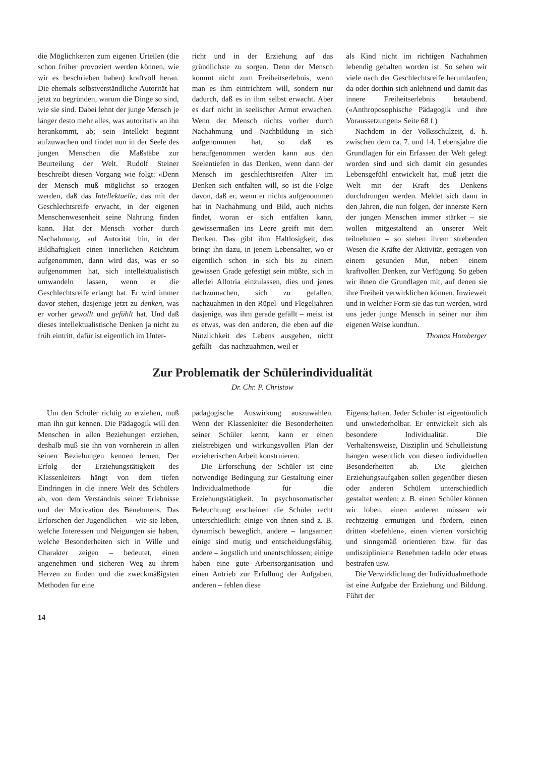die Möglichkeiten zum eigenen Urteilen (die schon früher provoziert werden können, wie wir es beschrieben haben) kraftvoll heran. Die ehemals selbstverständliche Autorität hat jetzt zu begründen, warum die Dinge so sind, wie sie sind. Dabei lehnt der junge Mensch je länger desto mehr alles, was autoritativ an ihn herankommt, ab; sein Intellekt beginnt aufzuwachen und findet nun in der Seele des jungen Menschen die Maßstäbe zur Beurteilung der Welt. Rudolf Steiner beschreibt diesen Vorgang wie folgt: «Denn der Mensch muß möglichst so erzogen werden, daß das Intellektuelle, das mit der Geschlechtsreife erwacht, in der eigenen Menschenwesenheit seine Nahrung finden kann. Hat der Mensch vorher durch Nachahmung, auf Autorität hin, in der Bildhaftigkeit einen innerlichen Reichtum aufgenommen, dann wird das, was er so aufgenommen hat, sich intellektualistisch umwandeln lassen, wenn er die Geschlechtsreife erlangt hat. Er wird immer davor stehen, dasjenige jetzt zu denken, was er vorher gewollt und gefühlt hat. Und daß dieses intellektualistische Denken ja nicht zu früh eintritt, dafür ist eigentlich im Unter-
richt und in der Erziehung auf das gründlichste zu sorgen. Denn der Mensch kommt nicht zum Freiheitserlebnis, wenn man es ihm eintrichtern will, sondern nur dadurch, daß es in ihm selbst erwacht. Aber es darf nicht in seelischer Armut erwachen. Wenn der Mensch nichts vorher durch Nachahmung und Nachbildung in sich aufgenommen hat, so daß es heraufgenommen werden kann aus den Seelentiefen in das Denken, wenn dann der Mensch im geschlechtsreifen Alter im Denken sich entfalten will, so ist die Folge davon, daß er, wenn er nichts aufgenommen hat in Nachahmung und Bild, auch nichts findet, woran er sich entfalten kann, gewissermaßen ins Leere greift mit dem Denken. Das gibt ihm Haltlosigkeit, das bringt ihn dazu, in jenem Lebensalter, wo er eigentlich schon in sich bis zu einem gewissen Grade gefestigt sein müßte, sich in allerlei Allotria einzulassen, dies und jenes nachzumachen, sich zu gefallen, nachzuahmen in den Rüpel- und Flegeljahren dasjenige, was ihm gerade gefällt – meist ist es etwas, was den anderen, die eben auf die Nützlichkeit des Lebens ausgehen, nicht gefällt – das nachzuahmen, weil er
als Kind nicht im richtigen Nachahmen lebendig gehalten worden ist. So sehen wir viele nach der Geschlechtsreife herumlaufen, da oder dorthin sich anlehnend und damit das innere Freiheitserlebnis betäubend. («Anthroposophische Pädagogik und ihre Voraussetzungen» Seite 68 f.)
Nachdem in der Volksschulzeit, d. h. zwischen dem ca. 7. und 14. Lebensjahre die Grundlagen für ein Erfassen der Welt gelegt worden sind und sich damit ein gesundes Lebensgefühl entwickelt hat, muß jetzt die Welt mit der Kraft des Denkens durchdrungen werden. Meldet sich dann in den Jahren, die nun folgen, der innerste Kern der jungen Menschen immer stärker – sie wollen mitgestaltend an unserer Welt teilnehmen – so stehen ihrem strebenden Wesen die Kräfte der Aktivität, getragen von einem gesunden Mut, neben einem kraftvollen Denken, zur Verfügung. So geben wir ihnen die Grundlagen mit, auf denen sie ihre Freiheit verwirklichen können. Inwieweit und in welcher Form sie das tun werden, wird uns jeder junge Mensch in seiner nur ihm eigenen Weise kundtun. Thomas Homberger
Zur Problematik der Schülerindividualität
Dr. Chr. P. Christow
Um den Schüler richtig zu erziehen, muß man ihn gut kennen. Die Pädagogik will den Menschen in allen Beziehungen erziehen, deshalb muß sie ihn von vornherein in allen seinen Beziehungen kennen lernen. Der Erfolg der Erziehungstätigkeit des Klassenleiters hängt von dem tiefen Eindringen in die innere Welt des Schülers ab, von dem Verständnis seiner Erlebnisse und der Motivation des Benehmens. Das Erforschen der Jugendlichen – wie sie leben, welche Interessen und Neigungen sie haben, welche Besonderheiten sich in Wille und Charakter zeigen – bedeutet, einen angenehmen und sicheren Weg zu ihrem Herzen zu finden und die zweckmäßigsten Methoden für eine
pädagogische Auswirkung auszuwählen. Wenn der Klassenleiter die Besonderheiten seiner Schüler kennt, kann er einen zielstrebigen und wirkungsvollen Plan der erzieherischen Arbeit konstruieren.
Die Erforschung der Schüler ist eine notwendige Bedingung zur Gestaltung einer Individualmethode für die Erziehungstätigkeit. In psychosomatischer Beleuchtung erscheinen die Schüler recht unterschiedlich: einige von ihnen sind z. B. dynamisch beweglich, andere – langsamer; einige sind mutig und entscheidungsfähig, andere – ängstlich und unentschlossen; einige haben eine gute Arbeitsorganisation und einen Antrieb zur Erfüllung der Aufgaben, anderen – fehlen diese
Eigenschaften. Jeder Schüler ist eigentümlich und unwiederholbar. Er entwickelt sich als besondere Individualität. Die Verhaltensweise, Disziplin und Schulleistung hängen wesentlich von diesen individuellen Besonderheiten ab. Die gleichen Erziehungsaufgaben sollen gegenüber diesen oder anderen Schülern unterschiedlich gestaltet werden; z. B. einen Schüler können wir loben, einen anderen müssen wir rechtzeitig ermutigen und fördern, einen dritten «befehlen», einen vierten vorsichtig und sinngemäß orientieren bzw. für das undisziplinierte Benehmen tadeln oder etwas bestrafen usw.
Die Verwirklichung der Individualmethode ist eine Aufgabe der Erziehung und Bildung. Führt der
14